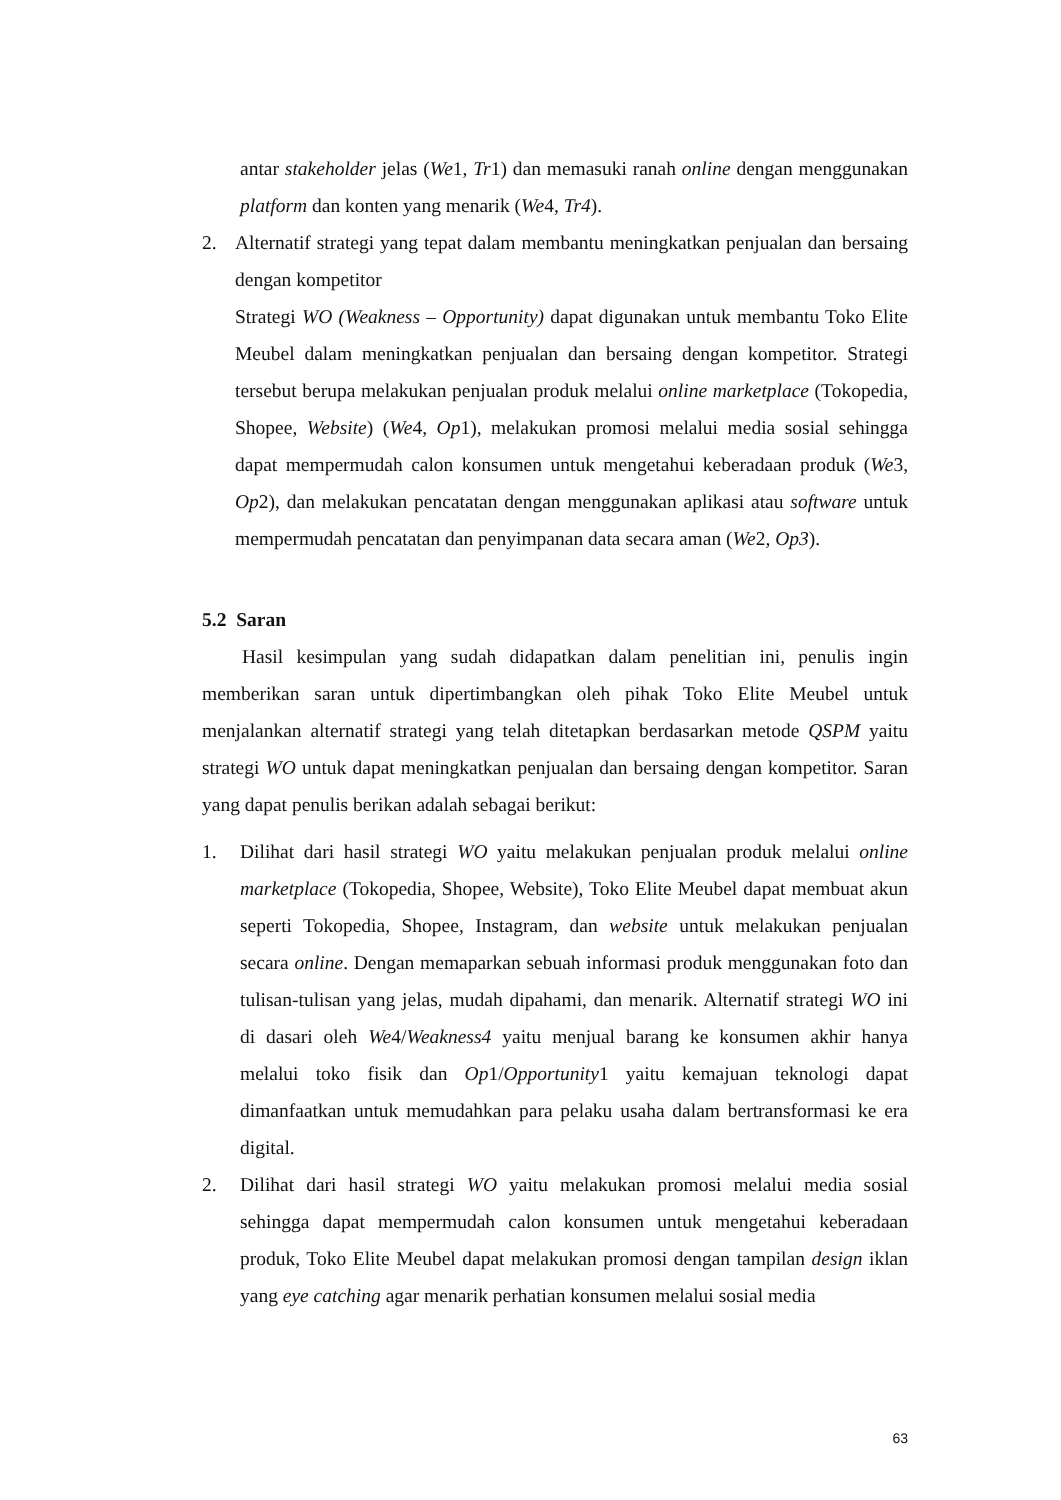antar stakeholder jelas (We1, Tr1) dan memasuki ranah online dengan menggunakan platform dan konten yang menarik (We4, Tr4).
2. Alternatif strategi yang tepat dalam membantu meningkatkan penjualan dan bersaing dengan kompetitor
Strategi WO (Weakness – Opportunity) dapat digunakan untuk membantu Toko Elite Meubel dalam meningkatkan penjualan dan bersaing dengan kompetitor. Strategi tersebut berupa melakukan penjualan produk melalui online marketplace (Tokopedia, Shopee, Website) (We4, Op1), melakukan promosi melalui media sosial sehingga dapat mempermudah calon konsumen untuk mengetahui keberadaan produk (We3, Op2), dan melakukan pencatatan dengan menggunakan aplikasi atau software untuk mempermudah pencatatan dan penyimpanan data secara aman (We2, Op3).
5.2 Saran
Hasil kesimpulan yang sudah didapatkan dalam penelitian ini, penulis ingin memberikan saran untuk dipertimbangkan oleh pihak Toko Elite Meubel untuk menjalankan alternatif strategi yang telah ditetapkan berdasarkan metode QSPM yaitu strategi WO untuk dapat meningkatkan penjualan dan bersaing dengan kompetitor. Saran yang dapat penulis berikan adalah sebagai berikut:
1. Dilihat dari hasil strategi WO yaitu melakukan penjualan produk melalui online marketplace (Tokopedia, Shopee, Website), Toko Elite Meubel dapat membuat akun seperti Tokopedia, Shopee, Instagram, dan website untuk melakukan penjualan secara online. Dengan memaparkan sebuah informasi produk menggunakan foto dan tulisan-tulisan yang jelas, mudah dipahami, dan menarik. Alternatif strategi WO ini di dasari oleh We4/Weakness4 yaitu menjual barang ke konsumen akhir hanya melalui toko fisik dan Op1/Opportunity1 yaitu kemajuan teknologi dapat dimanfaatkan untuk memudahkan para pelaku usaha dalam bertransformasi ke era digital.
2. Dilihat dari hasil strategi WO yaitu melakukan promosi melalui media sosial sehingga dapat mempermudah calon konsumen untuk mengetahui keberadaan produk, Toko Elite Meubel dapat melakukan promosi dengan tampilan design iklan yang eye catching agar menarik perhatian konsumen melalui sosial media
63